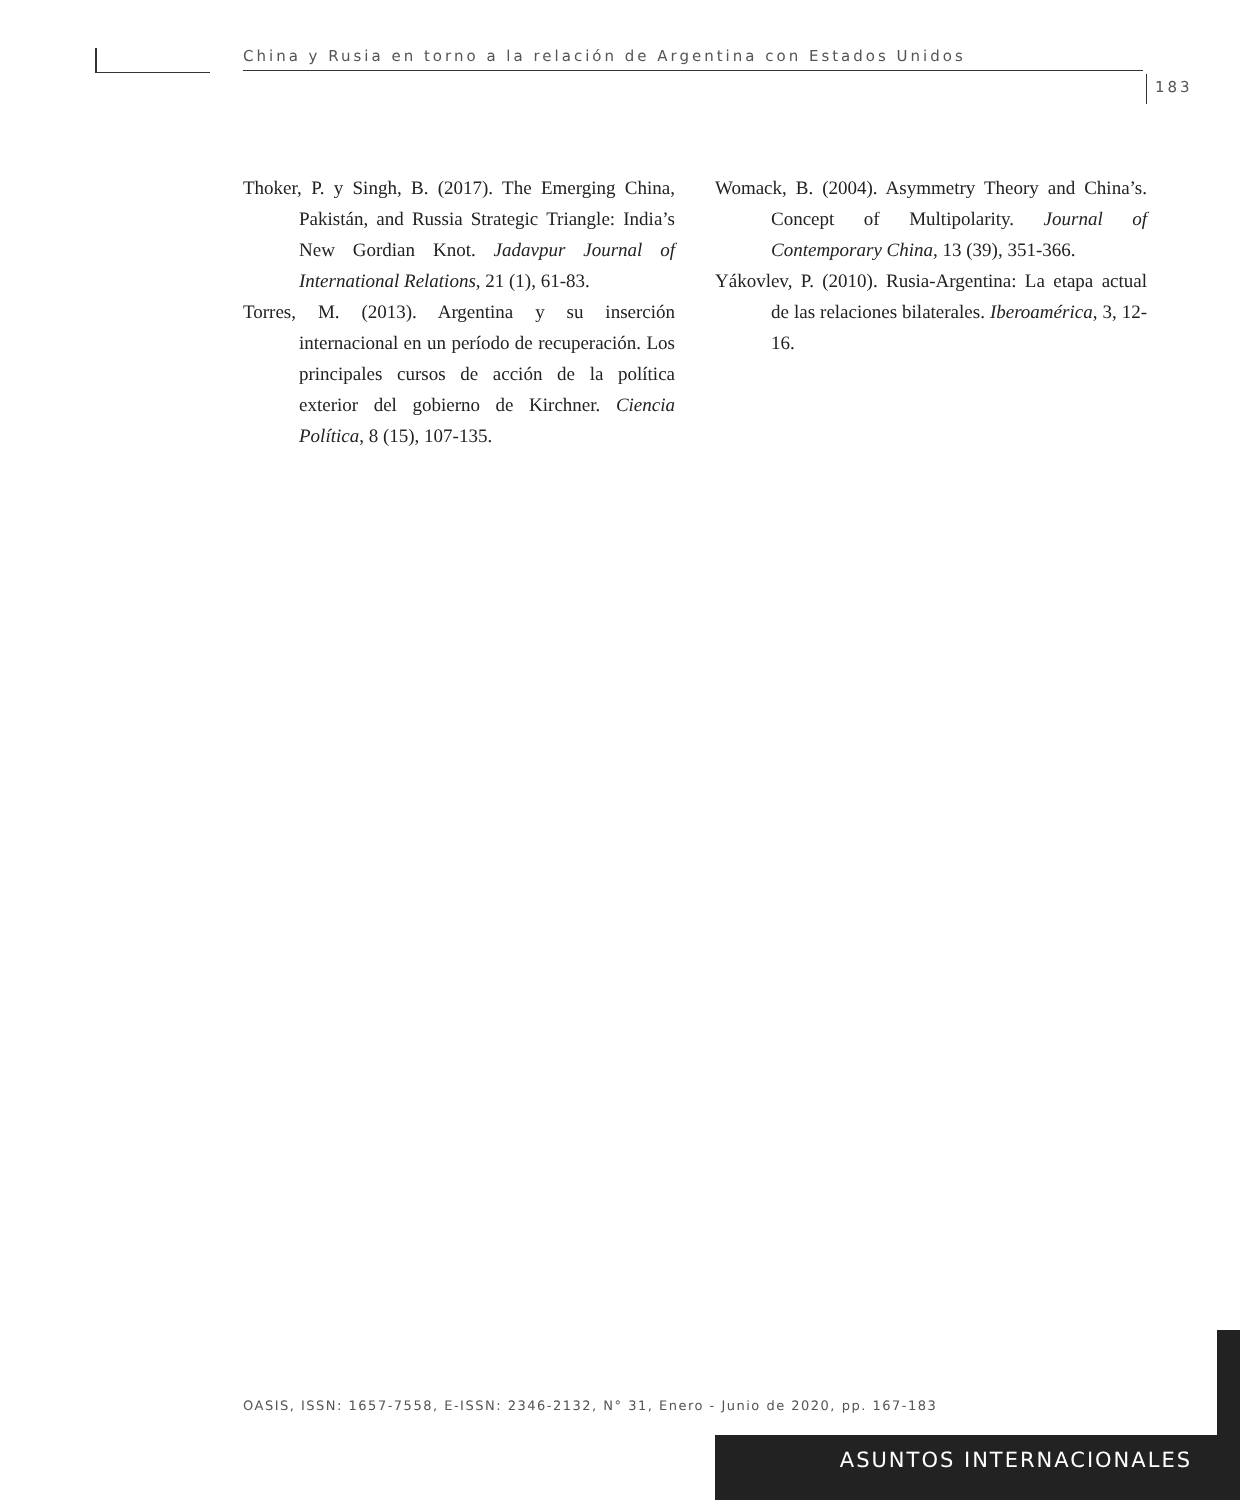China y Rusia en torno a la relación de Argentina con Estados Unidos
183
Thoker, P. y Singh, B. (2017). The Emerging China, Pakistán, and Russia Strategic Triangle: India’s New Gordian Knot. Jadavpur Journal of International Relations, 21 (1), 61-83.
Torres, M. (2013). Argentina y su inserción internacional en un período de recuperación. Los principales cursos de acción de la política exterior del gobierno de Kirchner. Ciencia Política, 8 (15), 107-135.
Womack, B. (2004). Asymmetry Theory and China’s. Concept of Multipolarity. Journal of Contemporary China, 13 (39), 351-366.
Yákovlev, P. (2010). Rusia-Argentina: La etapa actual de las relaciones bilaterales. Iberoamérica, 3, 12-16.
OASIS, ISSN: 1657-7558, E-ISSN: 2346-2132, N° 31, Enero - Junio de 2020, pp. 167-183
ASUNTOS INTERNACIONALES